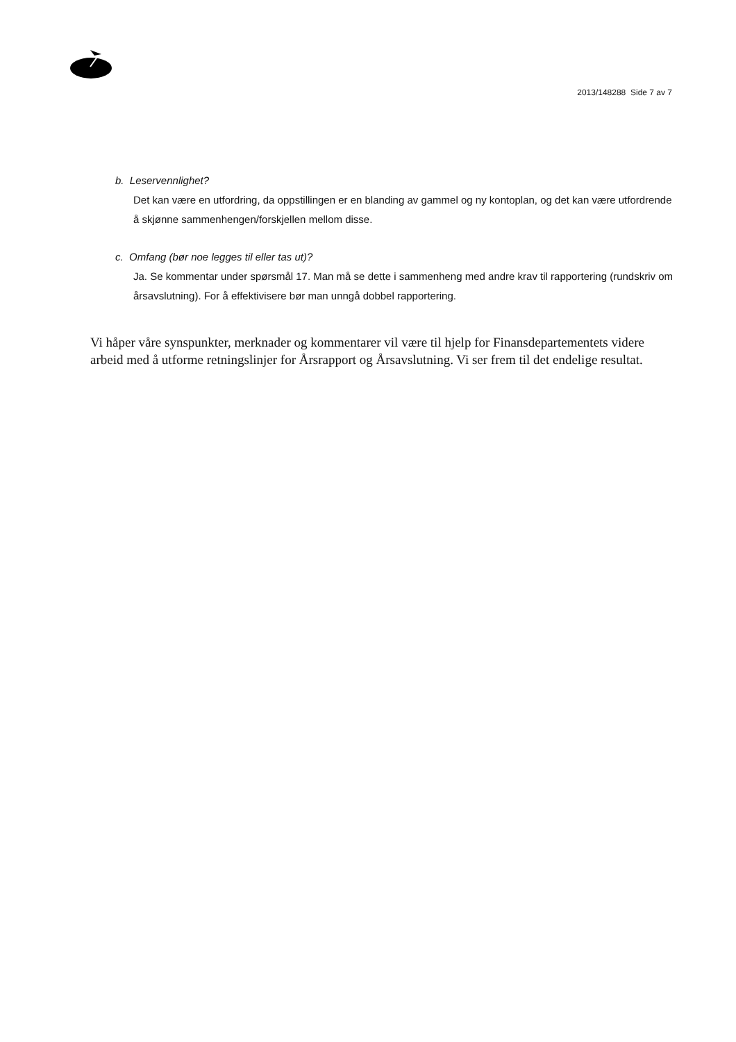2013/148288 Side 7 av 7
b. Leservennlighet?
Det kan være en utfordring, da oppstillingen er en blanding av gammel og ny kontoplan, og det kan være utfordrende å skjønne sammenhengen/forskjellen mellom disse.
c. Omfang (bør noe legges til eller tas ut)?
Ja. Se kommentar under spørsmål 17. Man må se dette i sammenheng med andre krav til rapportering (rundskriv om årsavslutning). For å effektivisere bør man unngå dobbel rapportering.
Vi håper våre synspunkter, merknader og kommentarer vil være til hjelp for Finansdepartementets videre arbeid med å utforme retningslinjer for Årsrapport og Årsavslutning. Vi ser frem til det endelige resultat.